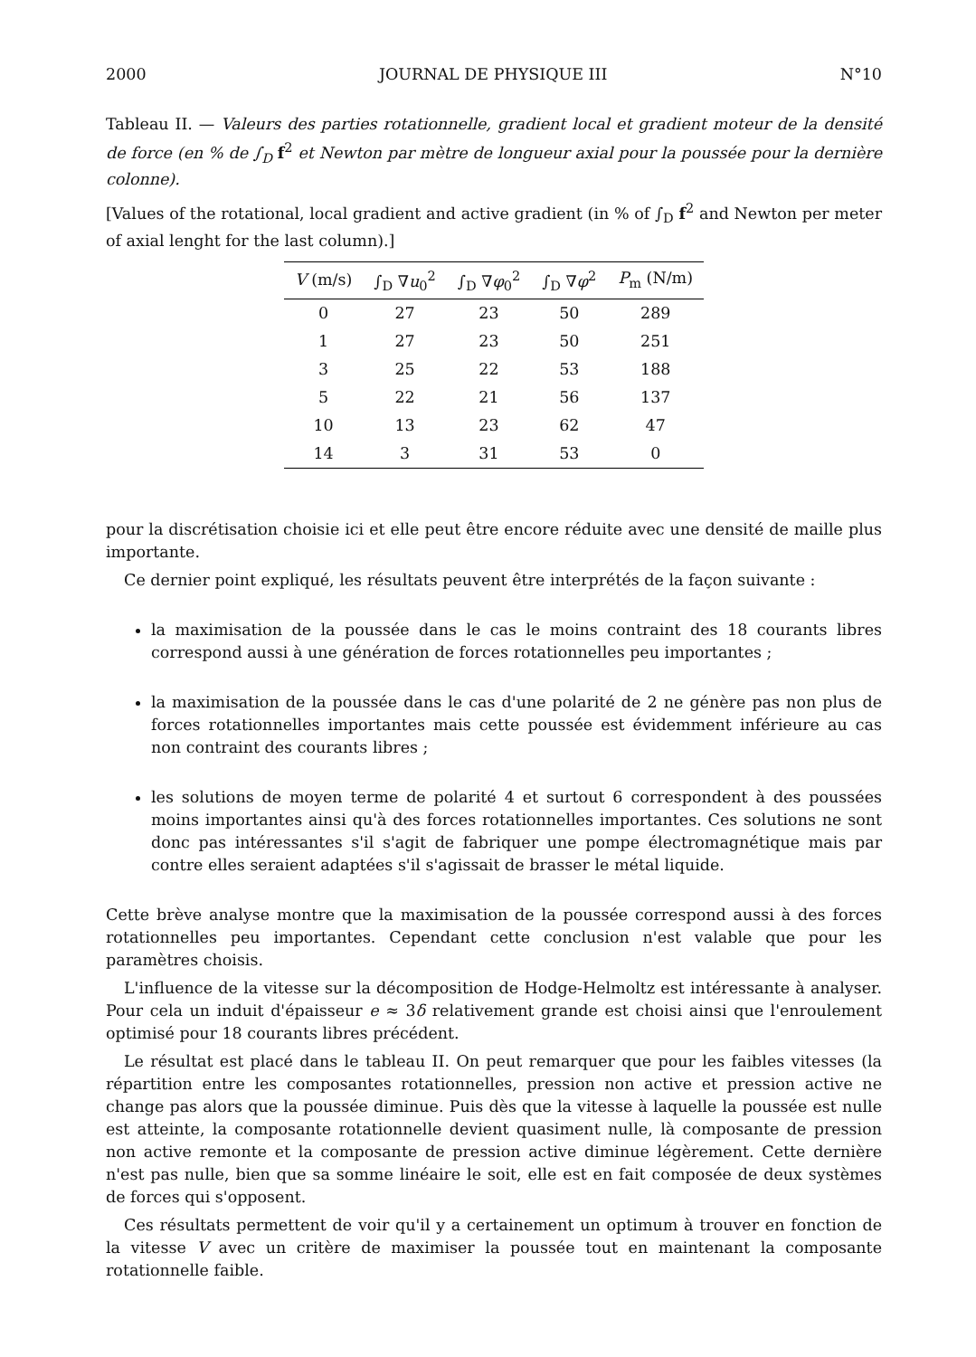2000 JOURNAL DE PHYSIQUE III N°10
Tableau II. — Valeurs des parties rotationnelle, gradient local et gradient moteur de la densité de force (en % de ∫<sub>D</sub> f<sup>2</sup> et Newton par mètre de longueur axial pour la poussée pour la dernière colonne).
[Values of the rotational, local gradient and active gradient (in % of ∫<sub>D</sub> f<sup>2</sup> and Newton per meter of axial lenght for the last column).]
| V (m/s) | ∫<sub>D</sub> ∇ u<sub>0</sub><sup>2</sup> | ∫<sub>D</sub> ∇ φ<sub>0</sub><sup>2</sup> | ∫<sub>D</sub> ∇ φ<sup>2</sup> | P<sub>m</sub> (N/m) |
| --- | --- | --- | --- | --- |
| 0 | 27 | 23 | 50 | 289 |
| 1 | 27 | 23 | 50 | 251 |
| 3 | 25 | 22 | 53 | 188 |
| 5 | 22 | 21 | 56 | 137 |
| 10 | 13 | 23 | 62 | 47 |
| 14 | 3 | 31 | 53 | 0 |
pour la discrétisation choisie ici et elle peut être encore réduite avec une densité de maille plus importante.
Ce dernier point expliqué, les résultats peuvent être interprétés de la façon suivante :
la maximisation de la poussée dans le cas le moins contraint des 18 courants libres correspond aussi à une génération de forces rotationnelles peu importantes ;
la maximisation de la poussée dans le cas d'une polarité de 2 ne génère pas non plus de forces rotationnelles importantes mais cette poussée est évidemment inférieure au cas non contraint des courants libres ;
les solutions de moyen terme de polarité 4 et surtout 6 correspondent à des poussées moins importantes ainsi qu'à des forces rotationnelles importantes. Ces solutions ne sont donc pas intéressantes s'il s'agit de fabriquer une pompe électromagnétique mais par contre elles seraient adaptées s'il s'agissait de brasser le métal liquide.
Cette brève analyse montre que la maximisation de la poussée correspond aussi à des forces rotationnelles peu importantes. Cependant cette conclusion n'est valable que pour les paramètres choisis.
L'influence de la vitesse sur la décomposition de Hodge-Helmoltz est intéressante à analyser. Pour cela un induit d'épaisseur e ≈ 3δ relativement grande est choisi ainsi que l'enroulement optimisé pour 18 courants libres précédent.
Le résultat est placé dans le tableau II. On peut remarquer que pour les faibles vitesses (la répartition entre les composantes rotationnelles, pression non active et pression active ne change pas alors que la poussée diminue. Puis dès que la vitesse à laquelle la poussée est nulle est atteinte, la composante rotationnelle devient quasiment nulle, là composante de pression non active remonte et la composante de pression active diminue légèrement. Cette dernière n'est pas nulle, bien que sa somme linéaire le soit, elle est en fait composée de deux systèmes de forces qui s'opposent.
Ces résultats permettent de voir qu'il y a certainement un optimum à trouver en fonction de la vitesse V avec un critère de maximiser la poussée tout en maintenant la composante rotationnelle faible.